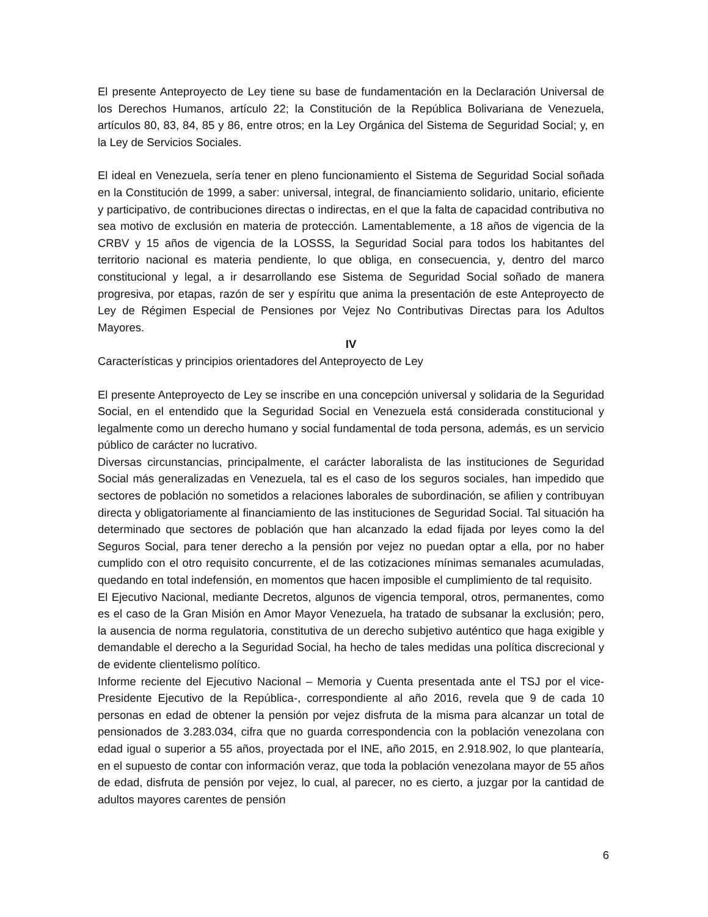El presente Anteproyecto de Ley tiene su base de fundamentación en la Declaración Universal de los Derechos Humanos, artículo 22; la Constitución de la República Bolivariana de Venezuela, artículos 80, 83, 84, 85 y 86, entre otros; en la Ley Orgánica del Sistema de Seguridad Social; y, en la Ley de Servicios Sociales.
El ideal en Venezuela, sería tener en pleno funcionamiento el Sistema de Seguridad Social soñada en la Constitución de 1999, a saber: universal, integral, de financiamiento solidario, unitario, eficiente y participativo, de contribuciones directas o indirectas, en el que la falta de capacidad contributiva no sea motivo de exclusión en materia de protección. Lamentablemente, a 18 años de vigencia de la CRBV y 15 años de vigencia de la LOSSS, la Seguridad Social para todos los habitantes del territorio nacional es materia pendiente, lo que obliga, en consecuencia, y, dentro del marco constitucional y legal, a ir desarrollando ese Sistema de Seguridad Social soñado de manera progresiva, por etapas, razón de ser y espíritu que anima la presentación de este Anteproyecto de Ley de Régimen Especial de Pensiones por Vejez No Contributivas Directas para los Adultos Mayores.
IV
Características y principios orientadores del Anteproyecto de Ley
El presente Anteproyecto de Ley se inscribe en una concepción universal y solidaria de la Seguridad Social, en el entendido que la Seguridad Social en Venezuela está considerada constitucional y legalmente como un derecho humano y social fundamental de toda persona, además, es un servicio público de carácter no lucrativo.
Diversas circunstancias, principalmente, el carácter laboralista de las instituciones de Seguridad Social más generalizadas en Venezuela, tal es el caso de los seguros sociales, han impedido que sectores de población no sometidos a relaciones laborales de subordinación, se afilien y contribuyan directa y obligatoriamente al financiamiento de las instituciones de Seguridad Social. Tal situación ha determinado que sectores de población que han alcanzado la edad fijada por leyes como la del Seguros Social, para tener derecho a la pensión por vejez no puedan optar a ella, por no haber cumplido con el otro requisito concurrente, el de las cotizaciones mínimas semanales acumuladas, quedando en total indefensión, en momentos que hacen imposible el cumplimiento de tal requisito.
El Ejecutivo Nacional, mediante Decretos, algunos de vigencia temporal, otros, permanentes, como es el caso de la Gran Misión en Amor Mayor Venezuela, ha tratado de subsanar la exclusión; pero, la ausencia de norma regulatoria, constitutiva de un derecho subjetivo auténtico que haga exigible y demandable el derecho a la Seguridad Social, ha hecho de tales medidas una política discrecional y de evidente clientelismo político.
Informe reciente del Ejecutivo Nacional – Memoria y Cuenta presentada ante el TSJ por el vice-Presidente Ejecutivo de la República-, correspondiente al año 2016, revela que 9 de cada 10 personas en edad de obtener la pensión por vejez disfruta de la misma para alcanzar un total de pensionados de 3.283.034, cifra que no guarda correspondencia con la población venezolana con edad igual o superior a 55 años, proyectada por el INE, año 2015, en 2.918.902, lo que plantearía, en el supuesto de contar con información veraz, que toda la población venezolana mayor de 55 años de edad, disfruta de pensión por vejez, lo cual, al parecer, no es cierto, a juzgar por la cantidad de adultos mayores carentes de pensión
6